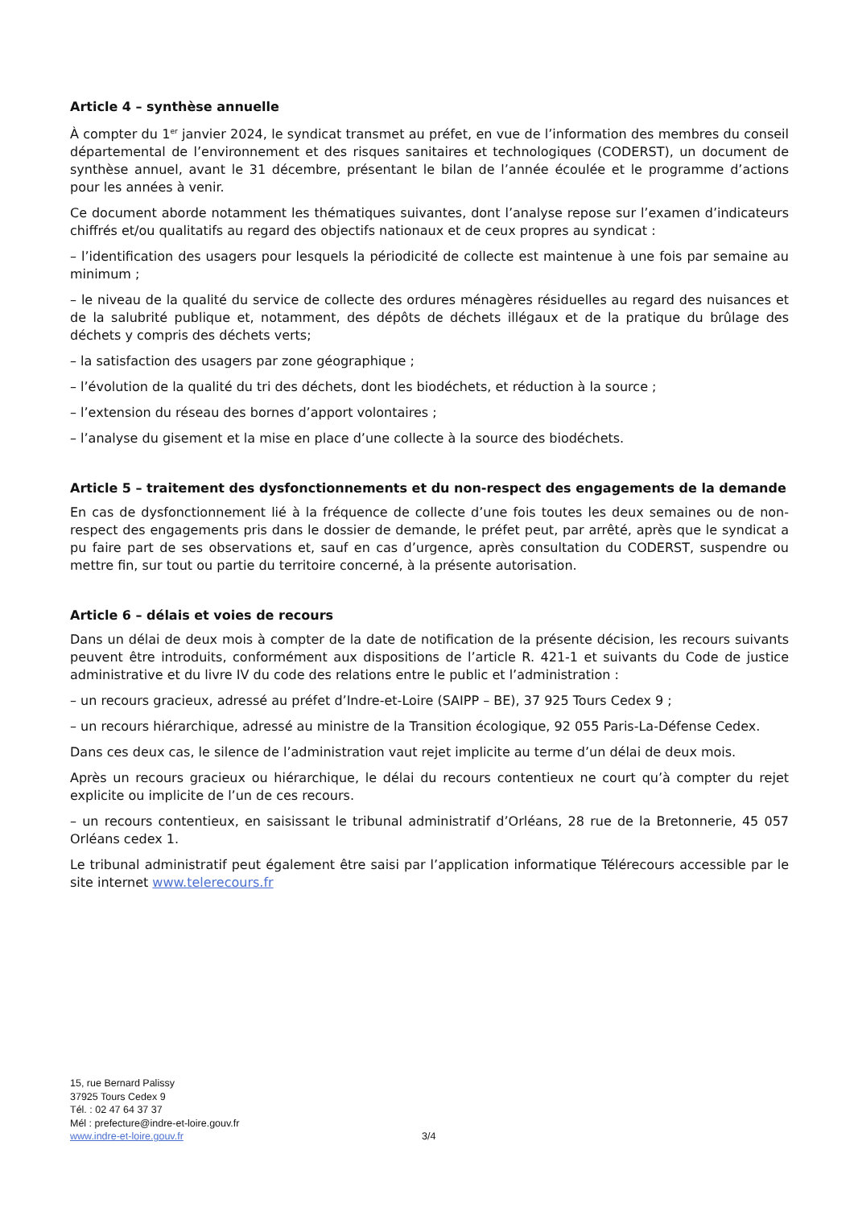Article 4 – synthèse annuelle
À compter du 1<sup>er</sup> janvier 2024, le syndicat transmet au préfet, en vue de l’information des membres du conseil départemental de l’environnement et des risques sanitaires et technologiques (CODERST), un document de synthèse annuel, avant le 31 décembre, présentant le bilan de l’année écoulée et le programme d’actions pour les années à venir.
Ce document aborde notamment les thématiques suivantes, dont l’analyse repose sur l’examen d’indicateurs chiffrés et/ou qualitatifs au regard des objectifs nationaux et de ceux propres au syndicat :
– l’identification des usagers pour lesquels la périodicité de collecte est maintenue à une fois par semaine au minimum ;
– le niveau de la qualité du service de collecte des ordures ménagères résiduelles au regard des nuisances et de la salubrité publique et, notamment, des dépôts de déchets illégaux et de la pratique du brûlage des déchets y compris des déchets verts;
– la satisfaction des usagers par zone géographique ;
– l’évolution de la qualité du tri des déchets, dont les biodéchets, et réduction à la source ;
– l’extension du réseau des bornes d’apport volontaires ;
– l’analyse du gisement et la mise en place d’une collecte à la source des biodéchets.
Article 5 – traitement des dysfonctionnements et du non-respect des engagements de la demande
En cas de dysfonctionnement lié à la fréquence de collecte d’une fois toutes les deux semaines ou de non-respect des engagements pris dans le dossier de demande, le préfet peut, par arrêté, après que le syndicat a pu faire part de ses observations et, sauf en cas d’urgence, après consultation du CODERST, suspendre ou mettre fin, sur tout ou partie du territoire concerné, à la présente autorisation.
Article 6 – délais et voies de recours
Dans un délai de deux mois à compter de la date de notification de la présente décision, les recours suivants peuvent être introduits, conformément aux dispositions de l’article R. 421-1 et suivants du Code de justice administrative et du livre IV du code des relations entre le public et l’administration :
– un recours gracieux, adressé au préfet d’Indre-et-Loire (SAIPP – BE), 37 925 Tours Cedex 9 ;
– un recours hiérarchique, adressé au ministre de la Transition écologique, 92 055 Paris-La-Défense Cedex.
Dans ces deux cas, le silence de l’administration vaut rejet implicite au terme d’un délai de deux mois.
Après un recours gracieux ou hiérarchique, le délai du recours contentieux ne court qu’à compter du rejet explicite ou implicite de l’un de ces recours.
– un recours contentieux, en saisissant le tribunal administratif d’Orléans, 28 rue de la Bretonnerie, 45 057 Orléans cedex 1.
Le tribunal administratif peut également être saisi par l’application informatique Télérecours accessible par le site internet www.telerecours.fr
15, rue Bernard Palissy
37925 Tours Cedex 9
Tél. : 02 47 64 37 37
Mél : prefecture@indre-et-loire.gouv.fr
www.indre-et-loire.gouv.fr
3/4